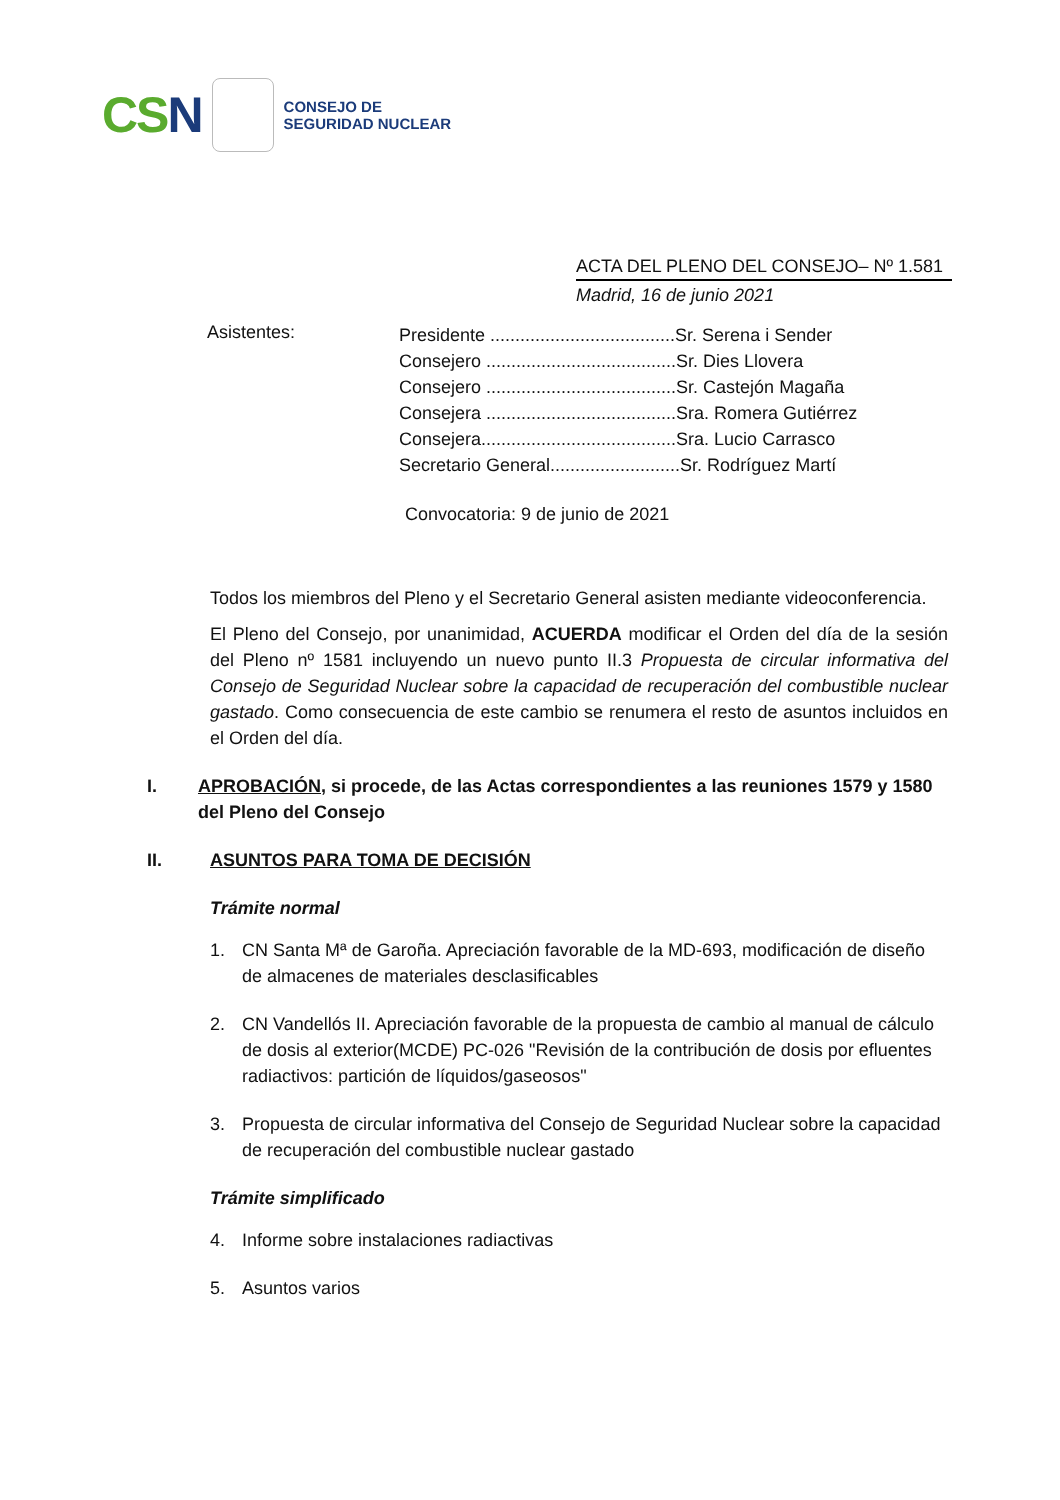CS N
CONSEJO DE
SEGURIDAD NUCLEAR
ACTA DEL PLENO DEL CONSEJO– Nº 1.581
Madrid, 16 de junio 2021
Asistentes:
Presidente .....................................Sr. Serena i Sender
Consejero ......................................Sr. Dies Llovera
Consejero ......................................Sr. Castejón Magaña
Consejera ......................................Sra. Romera Gutiérrez
Consejera.......................................Sra. Lucio Carrasco
Secretario General..........................Sr. Rodríguez Martí
Convocatoria: 9 de junio de 2021
Todos los miembros del Pleno y el Secretario General asisten mediante videoconferencia.
El Pleno del Consejo, por unanimidad, ACUERDA modificar el Orden del día de la sesión del Pleno nº 1581 incluyendo un nuevo punto II.3 Propuesta de circular informativa del Consejo de Seguridad Nuclear sobre la capacidad de recuperación del combustible nuclear gastado. Como consecuencia de este cambio se renumera el resto de asuntos incluidos en el Orden del día.
I. APROBACIÓN, si procede, de las Actas correspondientes a las reuniones 1579 y 1580 del Pleno del Consejo
II. ASUNTOS PARA TOMA DE DECISIÓN
Trámite normal
1. CN Santa Mª de Garoña. Apreciación favorable de la MD-693, modificación de diseño de almacenes de materiales desclasificables
2. CN Vandellós II. Apreciación favorable de la propuesta de cambio al manual de cálculo de dosis al exterior(MCDE) PC-026 "Revisión de la contribución de dosis por efluentes radiactivos: partición de líquidos/gaseosos"
3. Propuesta de circular informativa del Consejo de Seguridad Nuclear sobre la capacidad de recuperación del combustible nuclear gastado
Trámite simplificado
4. Informe sobre instalaciones radiactivas
5. Asuntos varios